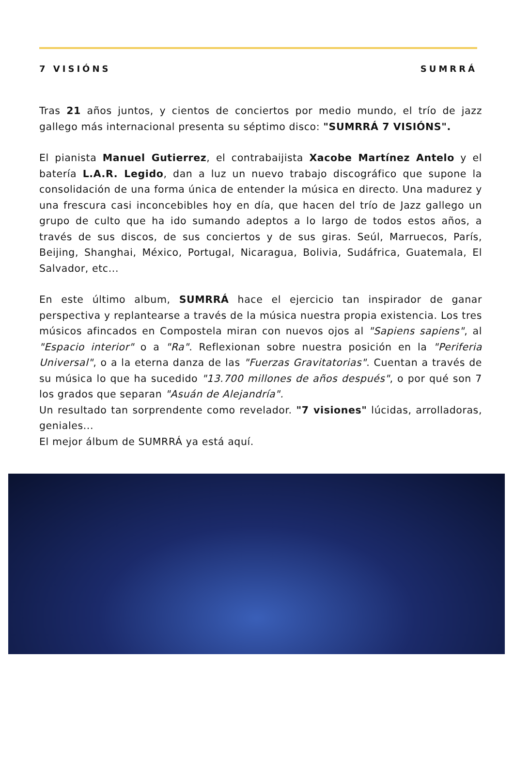7 VISIÓNS SUMRRÁ
Tras 21 años juntos, y cientos de conciertos por medio mundo, el trío de jazz gallego más internacional presenta su séptimo disco: "SUMRRÁ 7 VISIÓNS".
El pianista Manuel Gutierrez, el contrabaijista Xacobe Martínez Antelo y el batería L.A.R. Legido, dan a luz un nuevo trabajo discográfico que supone la consolidación de una forma única de entender la música en directo. Una madurez y una frescura casi inconcebibles hoy en día, que hacen del trío de Jazz gallego un grupo de culto que ha ido sumando adeptos a lo largo de todos estos años, a través de sus discos, de sus conciertos y de sus giras. Seúl, Marruecos, París, Beijing, Shanghai, México, Portugal, Nicaragua, Bolivia, Sudáfrica, Guatemala, El Salvador, etc...
En este último album, SUMRRÁ hace el ejercicio tan inspirador de ganar perspectiva y replantearse a través de la música nuestra propia existencia. Los tres músicos afincados en Compostela miran con nuevos ojos al "Sapiens sapiens", al "Espacio interior" o a "Ra". Reflexionan sobre nuestra posición en la "Periferia Universal", o a la eterna danza de las "Fuerzas Gravitatorias". Cuentan a través de su música lo que ha sucedido "13.700 millones de años después", o por qué son 7 los grados que separan "Asuán de Alejandría".
Un resultado tan sorprendente como revelador. "7 visiones" lúcidas, arrolladoras, geniales...
El mejor álbum de SUMRRÁ ya está aquí.